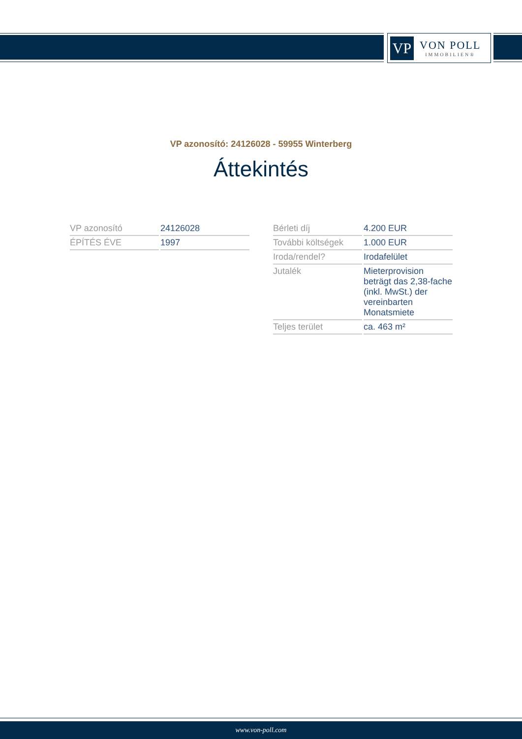VP
VON POLL
IMMOBILIEN®
VP azonosító: 24126028 - 59955 Winterberg
Áttekintés
| VP azonosító | 24126028 |
| ÉPÍTÉS ÉVE | 1997 |
| Bérleti díj | 4.200 EUR |
| További költségek | 1.000 EUR |
| Iroda/rendel? | Irodafelület |
| Jutalék | Mieterprovision beträgt das 2,38-fache (inkl. MwSt.) der vereinbarten Monatsmiete |
| Teljes terület | ca. 463 m² |
www.von-poll.com